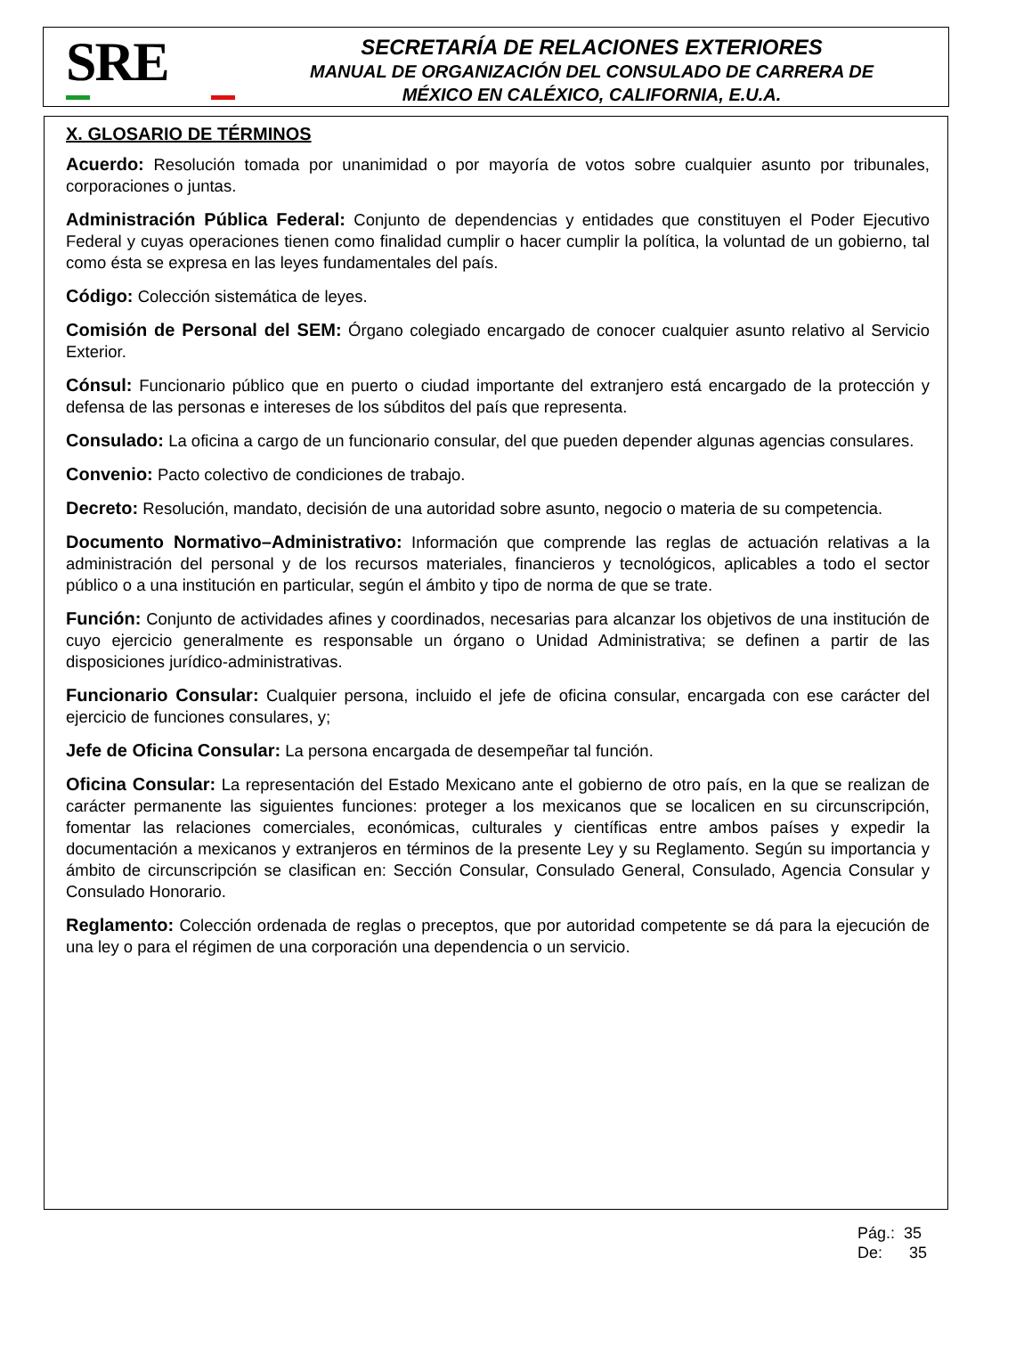SRE
SECRETARÍA DE RELACIONES EXTERIORES
MANUAL DE ORGANIZACIÓN DEL CONSULADO DE CARRERA DE
MÉXICO EN CALÉXICO, CALIFORNIA, E.U.A.
X. GLOSARIO DE TÉRMINOS
Acuerdo: Resolución tomada por unanimidad o por mayoría de votos sobre cualquier asunto por tribunales, corporaciones o juntas.
Administración Pública Federal: Conjunto de dependencias y entidades que constituyen el Poder Ejecutivo Federal y cuyas operaciones tienen como finalidad cumplir o hacer cumplir la política, la voluntad de un gobierno, tal como ésta se expresa en las leyes fundamentales del país.
Código: Colección sistemática de leyes.
Comisión de Personal del SEM: Órgano colegiado encargado de conocer cualquier asunto relativo al Servicio Exterior.
Cónsul: Funcionario público que en puerto o ciudad importante del extranjero está encargado de la protección y defensa de las personas e intereses de los súbditos del país que representa.
Consulado: La oficina a cargo de un funcionario consular, del que pueden depender algunas agencias consulares.
Convenio: Pacto colectivo de condiciones de trabajo.
Decreto: Resolución, mandato, decisión de una autoridad sobre asunto, negocio o materia de su competencia.
Documento Normativo–Administrativo: Información que comprende las reglas de actuación relativas a la administración del personal y de los recursos materiales, financieros y tecnológicos, aplicables a todo el sector público o a una institución en particular, según el ámbito y tipo de norma de que se trate.
Función: Conjunto de actividades afines y coordinados, necesarias para alcanzar los objetivos de una institución de cuyo ejercicio generalmente es responsable un órgano o Unidad Administrativa; se definen a partir de las disposiciones jurídico-administrativas.
Funcionario Consular: Cualquier persona, incluido el jefe de oficina consular, encargada con ese carácter del ejercicio de funciones consulares, y;
Jefe de Oficina Consular: La persona encargada de desempeñar tal función.
Oficina Consular: La representación del Estado Mexicano ante el gobierno de otro país, en la que se realizan de carácter permanente las siguientes funciones: proteger a los mexicanos que se localicen en su circunscripción, fomentar las relaciones comerciales, económicas, culturales y científicas entre ambos países y expedir la documentación a mexicanos y extranjeros en términos de la presente Ley y su Reglamento. Según su importancia y ámbito de circunscripción se clasifican en: Sección Consular, Consulado General, Consulado, Agencia Consular y Consulado Honorario.
Reglamento: Colección ordenada de reglas o preceptos, que por autoridad competente se dá para la ejecución de una ley o para el régimen de una corporación una dependencia o un servicio.
Pág.: 35
De: 35